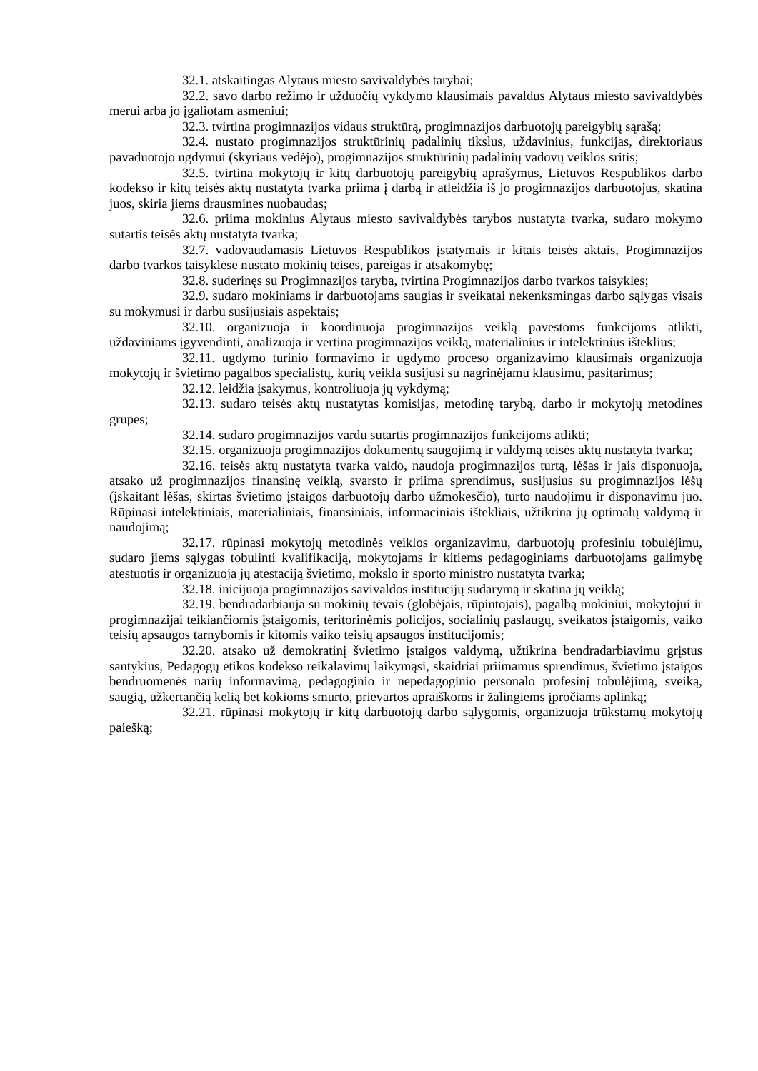32.1. atskaitingas Alytaus miesto savivaldybės tarybai;
32.2. savo darbo režimo ir užduočių vykdymo klausimais pavaldus Alytaus miesto savivaldybės merui arba jo įgaliotam asmeniui;
32.3. tvirtina progimnazijos vidaus struktūrą, progimnazijos darbuotojų pareigybių sąrašą;
32.4. nustato progimnazijos struktūrinių padalinių tikslus, uždavinius, funkcijas, direktoriaus pavaduotojo ugdymui (skyriaus vedėjo), progimnazijos struktūrinių padalinių vadovų veiklos sritis;
32.5. tvirtina mokytojų ir kitų darbuotojų pareigybių aprašymus, Lietuvos Respublikos darbo kodekso ir kitų teisės aktų nustatyta tvarka priima į darbą ir atleidžia iš jo progimnazijos darbuotojus, skatina juos, skiria jiems drausmines nuobaudas;
32.6. priima mokinius Alytaus miesto savivaldybės tarybos nustatyta tvarka, sudaro mokymo sutartis teisės aktų nustatyta tvarka;
32.7. vadovaudamasis Lietuvos Respublikos įstatymais ir kitais teisės aktais, Progimnazijos darbo tvarkos taisyklėse nustato mokinių teises, pareigas ir atsakomybę;
32.8. suderinęs su Progimnazijos taryba, tvirtina Progimnazijos darbo tvarkos taisykles;
32.9. sudaro mokiniams ir darbuotojams saugias ir sveikatai nekenksmingas darbo sąlygas visais su mokymusi ir darbu susijusiais aspektais;
32.10. organizuoja ir koordinuoja progimnazijos veiklą pavestoms funkcijoms atlikti, uždaviniams įgyvendinti, analizuoja ir vertina progimnazijos veiklą, materialinius ir intelektinius išteklius;
32.11. ugdymo turinio formavimo ir ugdymo proceso organizavimo klausimais organizuoja mokytojų ir švietimo pagalbos specialistų, kurių veikla susijusi su nagrinėjamu klausimu, pasitarimus;
32.12. leidžia įsakymus, kontroliuoja jų vykdymą;
32.13. sudaro teisės aktų nustatytas komisijas, metodinę tarybą, darbo ir mokytojų metodines grupes;
32.14. sudaro progimnazijos vardu sutartis progimnazijos funkcijoms atlikti;
32.15. organizuoja progimnazijos dokumentų saugojimą ir valdymą teisės aktų nustatyta tvarka;
32.16. teisės aktų nustatyta tvarka valdo, naudoja progimnazijos turtą, lėšas ir jais disponuoja, atsako už progimnazijos finansinę veiklą, svarsto ir priima sprendimus, susijusius su progimnazijos lėšų (įskaitant lėšas, skirtas švietimo įstaigos darbuotojų darbo užmokesčio), turto naudojimu ir disponavimu juo. Rūpinasi intelektiniais, materialiniais, finansiniais, informaciniais ištekliais, užtikrina jų optimalų valdymą ir naudojimą;
32.17. rūpinasi mokytojų metodinės veiklos organizavimu, darbuotojų profesiniu tobulėjimu, sudaro jiems sąlygas tobulinti kvalifikaciją, mokytojams ir kitiems pedagoginiams darbuotojams galimybę atestuotis ir organizuoja jų atestaciją švietimo, mokslo ir sporto ministro nustatyta tvarka;
32.18. inicijuoja progimnazijos savivaldos institucijų sudarymą ir skatina jų veiklą;
32.19. bendradarbiauja su mokinių tėvais (globėjais, rūpintojais), pagalbą mokiniui, mokytojui ir progimnazijai teikiančiomis įstaigomis, teritorinėmis policijos, socialinių paslaugų, sveikatos įstaigomis, vaiko teisių apsaugos tarnybomis ir kitomis vaiko teisių apsaugos institucijomis;
32.20. atsako už demokratinį švietimo įstaigos valdymą, užtikrina bendradarbiavimu grįstus santykius, Pedagogų etikos kodekso reikalavimų laikymąsi, skaidriai priimamus sprendimus, švietimo įstaigos bendruomenės narių informavimą, pedagoginio ir nepedagoginio personalo profesinį tobulėjimą, sveiką, saugią, užkertančią kelią bet kokioms smurto, prievartos apraiškoms ir žalingiems įpročiams aplinką;
32.21. rūpinasi mokytojų ir kitų darbuotojų darbo sąlygomis, organizuoja trūkstamų mokytojų paiešką;